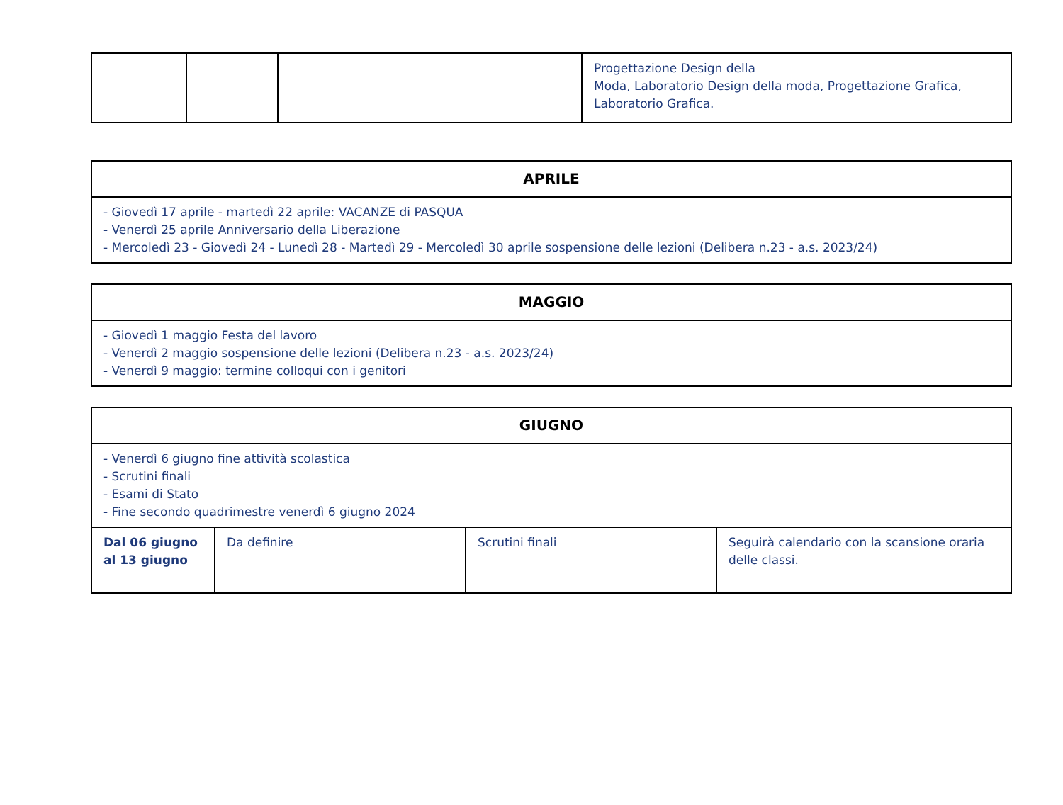| | | | Progettazione Design della Moda, Laboratorio Design della moda, Progettazione Grafica, Laboratorio Grafica. |
| APRILE |
| --- |
| - Giovedì 17 aprile - martedì 22 aprile: VACANZE di PASQUA - Venerdì 25 aprile Anniversario della Liberazione - Mercoledì 23 - Giovedì 24 - Lunedì 28 - Martedì 29 - Mercoledì 30 aprile sospensione delle lezioni (Delibera n.23 - a.s. 2023/24) |
| MAGGIO |
| --- |
| - Giovedì 1 maggio Festa del lavoro - Venerdì 2 maggio sospensione delle lezioni (Delibera n.23 - a.s. 2023/24) - Venerdì 9 maggio: termine colloqui con i genitori |
| GIUGNO | | | |
| --- | --- | --- | --- |
| - Venerdì 6 giugno fine attività scolastica - Scrutini finali - Esami di Stato - Fine secondo quadrimestre venerdì 6 giugno 2024 | | | |
| Dal 06 giugno al 13 giugno | Da definire | Scrutini finali | Seguirà calendario con la scansione oraria delle classi. |